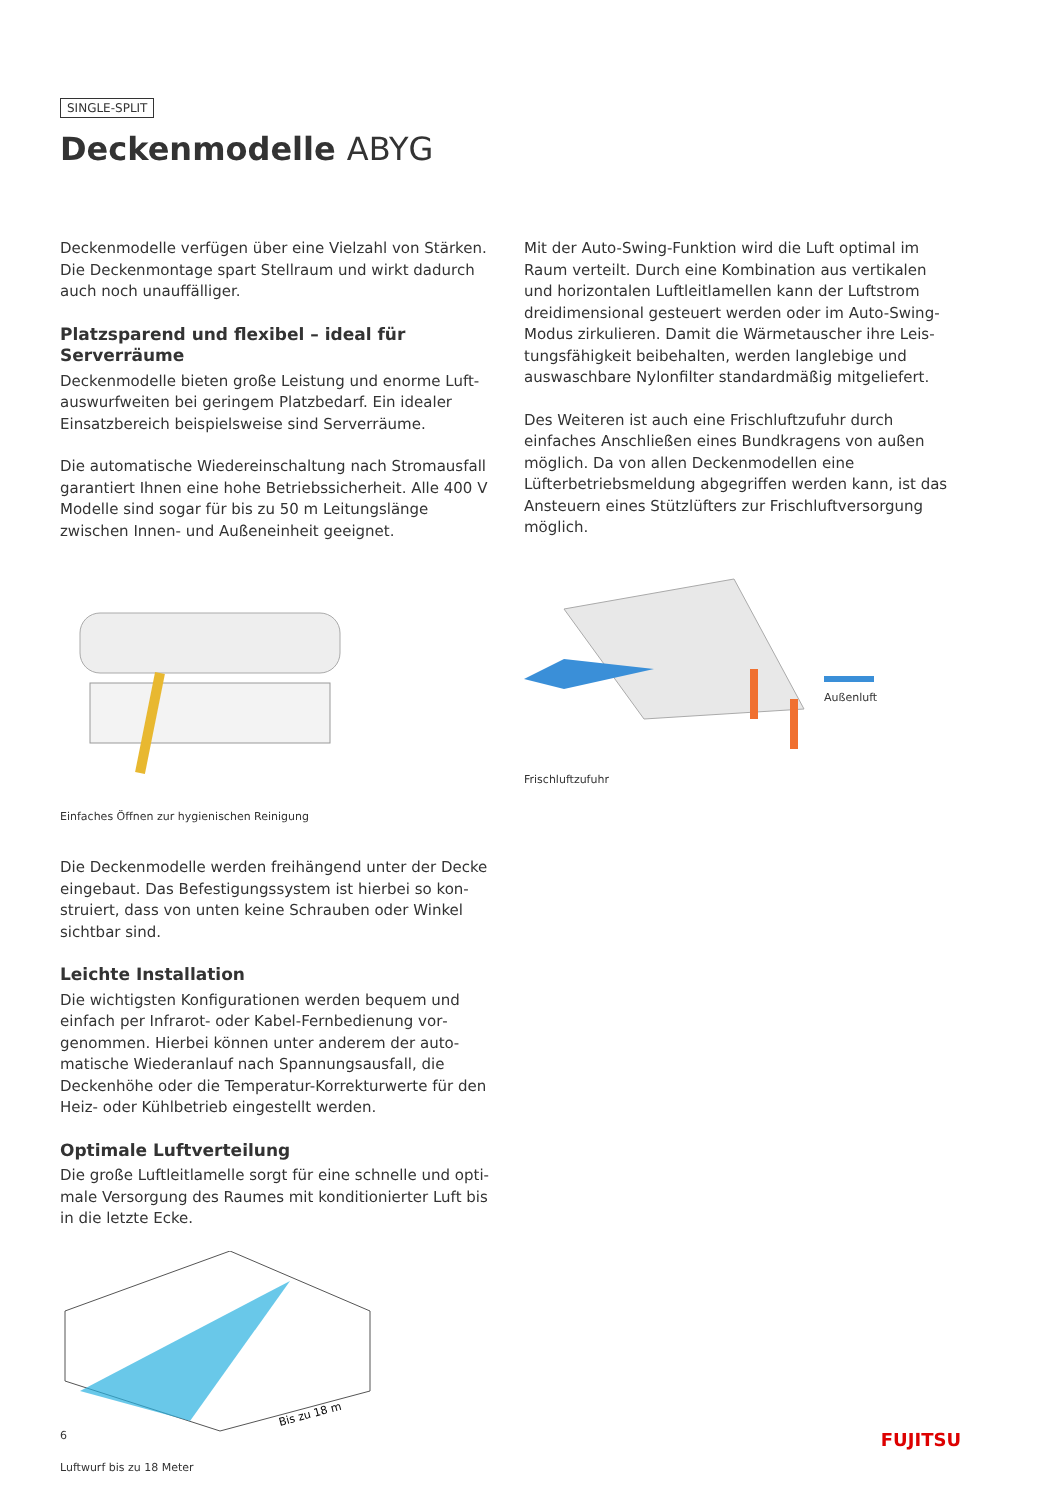SINGLE-SPLIT
Deckenmodelle ABYG
Deckenmodelle verfügen über eine Vielzahl von Stärken. Die Deckenmontage spart Stellraum und wirkt dadurch auch noch unauffälliger.
Platzsparend und flexibel – ideal für Serverräume
Deckenmodelle bieten große Leistung und enorme Luft­auswurfweiten bei geringem Platzbedarf. Ein idealer Einsatzbereich beispielsweise sind Serverräume.
Die automatische Wiedereinschaltung nach Stromaus­fall garantiert Ihnen eine hohe Betriebssicherheit. Alle 400 V Modelle sind sogar für bis zu 50 m Leitungslänge zwischen Innen- und Außeneinheit geeignet.
Einfaches Öffnen zur hygienischen Reinigung
Die Deckenmodelle werden freihängend unter der Decke eingebaut. Das Befestigungssystem ist hierbei so kon­struiert, dass von unten keine Schrauben oder Winkel sichtbar sind.
Leichte Installation
Die wichtigsten Konfigurationen werden bequem und einfach per Infrarot- oder Kabel-Fernbedienung vor­genommen. Hierbei können unter anderem der auto­matische Wiederanlauf nach Spannungsausfall, die Deckenhöhe oder die Temperatur-Korrekturwerte für den Heiz- oder Kühlbetrieb eingestellt werden.
Optimale Luftverteilung
Die große Luftleitlamelle sorgt für eine schnelle und opti­male Versorgung des Raumes mit konditionierter Luft bis in die letzte Ecke.
Bis zu 18 m
Luftwurf bis zu 18 Meter
Mit der Auto-Swing-Funktion wird die Luft optimal im Raum verteilt. Durch eine Kombination aus vertikalen und horizontalen Luftleitlamellen kann der Luftstrom dreidimensional gesteuert werden oder im Auto-Swing-Modus zirkulieren. Damit die Wärmetauscher ihre Leis­tungsfähigkeit beibehalten, werden langlebige und auswaschbare Nylonfilter standardmäßig mitgeliefert.
Des Weiteren ist auch eine Frischluftzufuhr durch einfaches Anschließen eines Bundkragens von außen möglich. Da von allen Deckenmodellen eine Lüfterbetriebsmeldung abgegriffen werden kann, ist das Ansteuern eines Stütz­lüfters zur Frischluftversorgung möglich.
Außenluft
Frischluftzufuhr
6 FUJITSU